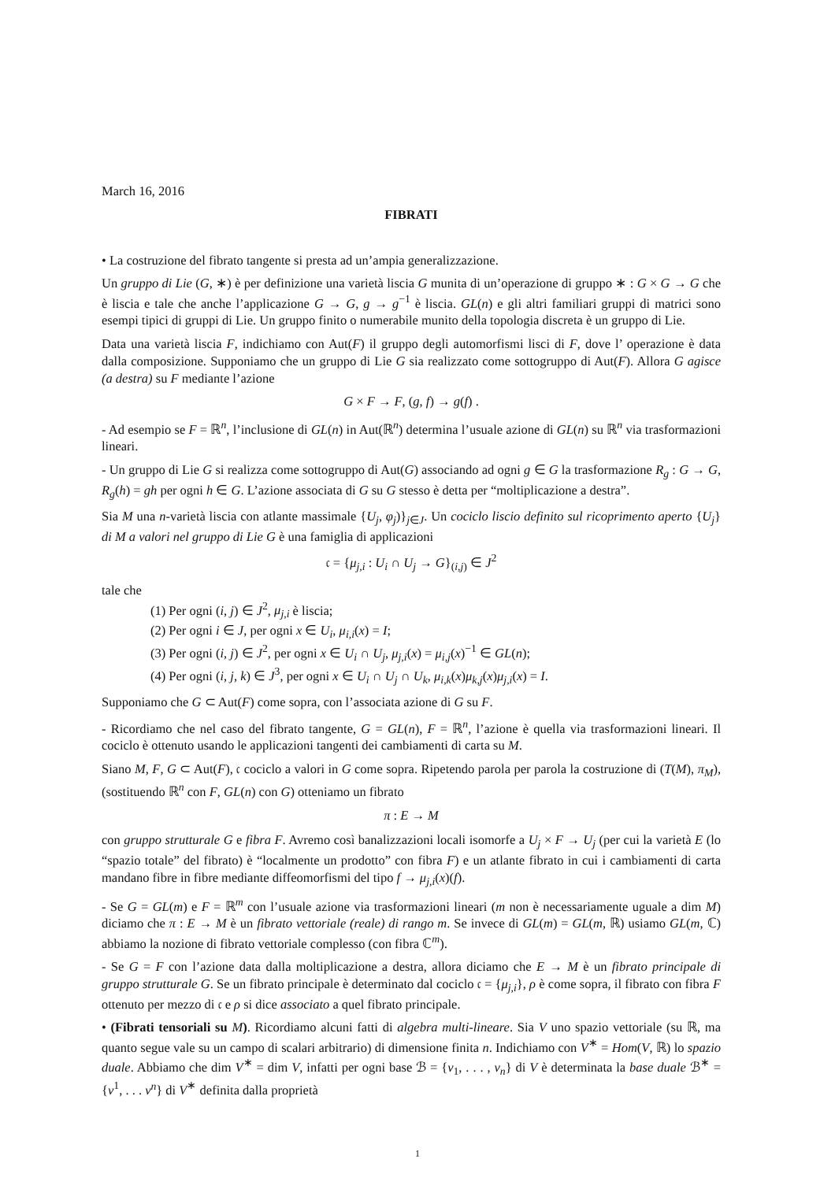March 16, 2016
FIBRATI
• La costruzione del fibrato tangente si presta ad un’ampia generalizzazione.
Un gruppo di Lie (G, ∗) è per definizione una varietà liscia G munita di un’operazione di gruppo ∗ : G × G → G che è liscia e tale che anche l’applicazione G → G, g → g<sup>−1</sup> è liscia. GL(n) e gli altri familiari gruppi di matrici sono esempi tipici di gruppi di Lie. Un gruppo finito o numerabile munito della topologia discreta è un gruppo di Lie.
Data una varietà liscia F, indichiamo con Aut(F) il gruppo degli automorfismi lisci di F, dove l’ operazione è data dalla composizione. Supponiamo che un gruppo di Lie G sia realizzato come sottogruppo di Aut(F). Allora G agisce (a destra) su F mediante l’azione
G × F → F, (g, f) → g(f) .
- Ad esempio se F = ℝ<sup>n</sup>, l’inclusione di GL(n) in Aut(ℝ<sup>n</sup>) determina l’usuale azione di GL(n) su ℝ<sup>n</sup> via trasformazioni lineari.
- Un gruppo di Lie G si realizza come sottogruppo di Aut(G) associando ad ogni g ∈ G la trasformazione R<sub>g</sub> : G → G, R<sub>g</sub>(h) = gh per ogni h ∈ G. L’azione associata di G su G stesso è detta per “moltiplicazione a destra”.
Sia M una n-varietà liscia con atlante massimale {U<sub>j</sub>, φ<sub>j</sub>)}<sub>j∈J</sub>. Un cociclo liscio definito sul ricoprimento aperto {U<sub>j</sub>} di M a valori nel gruppo di Lie G è una famiglia di applicazioni
𝔠 = {μ<sub>j,i</sub> : U<sub>i</sub> ∩ U<sub>j</sub> → G}<sub>(i,j)</sub> ∈ J<sup>2</sup>
tale che
(1) Per ogni (i, j) ∈ J<sup>2</sup>, μ<sub>j,i</sub> è liscia;
(2) Per ogni i ∈ J, per ogni x ∈ U<sub>i</sub>, μ<sub>i,i</sub>(x) = I;
(3) Per ogni (i, j) ∈ J<sup>2</sup>, per ogni x ∈ U<sub>i</sub> ∩ U<sub>j</sub>, μ<sub>j,i</sub>(x) = μ<sub>i,j</sub>(x)<sup>−1</sup> ∈ GL(n);
(4) Per ogni (i, j, k) ∈ J<sup>3</sup>, per ogni x ∈ U<sub>i</sub> ∩ U<sub>j</sub> ∩ U<sub>k</sub>, μ<sub>i,k</sub>(x)μ<sub>k,j</sub>(x)μ<sub>j,i</sub>(x) = I.
Supponiamo che G ⊂ Aut(F) come sopra, con l’associata azione di G su F.
- Ricordiamo che nel caso del fibrato tangente, G = GL(n), F = ℝ<sup>n</sup>, l’azione è quella via trasformazioni lineari. Il cociclo è ottenuto usando le applicazioni tangenti dei cambiamenti di carta su M.
Siano M, F, G ⊂ Aut(F), 𝔠 cociclo a valori in G come sopra. Ripetendo parola per parola la costruzione di (T(M), π<sub>M</sub>), (sostituendo ℝ<sup>n</sup> con F, GL(n) con G) otteniamo un fibrato
π : E → M
con gruppo strutturale G e fibra F. Avremo così banalizzazioni locali isomorfe a U<sub>j</sub> × F → U<sub>j</sub> (per cui la varietà E (lo “spazio totale” del fibrato) è “localmente un prodotto” con fibra F) e un atlante fibrato in cui i cambiamenti di carta mandano fibre in fibre mediante diffeomorfismi del tipo f → μ<sub>j,i</sub>(x)(f).
- Se G = GL(m) e F = ℝ<sup>m</sup> con l’usuale azione via trasformazioni lineari (m non è necessariamente uguale a dim M) diciamo che π : E → M è un fibrato vettoriale (reale) di rango m. Se invece di GL(m) = GL(m, ℝ) usiamo GL(m, ℂ) abbiamo la nozione di fibrato vettoriale complesso (con fibra ℂ<sup>m</sup>).
- Se G = F con l’azione data dalla moltiplicazione a destra, allora diciamo che E → M è un fibrato principale di gruppo strutturale G. Se un fibrato principale è determinato dal cociclo 𝔠 = {μ<sub>j,i</sub>}, ρ è come sopra, il fibrato con fibra F ottenuto per mezzo di 𝔠 e ρ si dice associato a quel fibrato principale.
• (Fibrati tensoriali su M). Ricordiamo alcuni fatti di algebra multi-lineare. Sia V uno spazio vettoriale (su ℝ, ma quanto segue vale su un campo di scalari arbitrario) di dimensione finita n. Indichiamo con V<sup>∗</sup> = Hom(V, ℝ) lo spazio duale. Abbiamo che dim V<sup>∗</sup> = dim V, infatti per ogni base ℬ = {v<sub>1</sub>, . . . , v<sub>n</sub>} di V è determinata la base duale ℬ<sup>∗</sup> = {v<sup>1</sup>, . . . v<sup>n</sup>} di V<sup>∗</sup> definita dalla proprietà
1